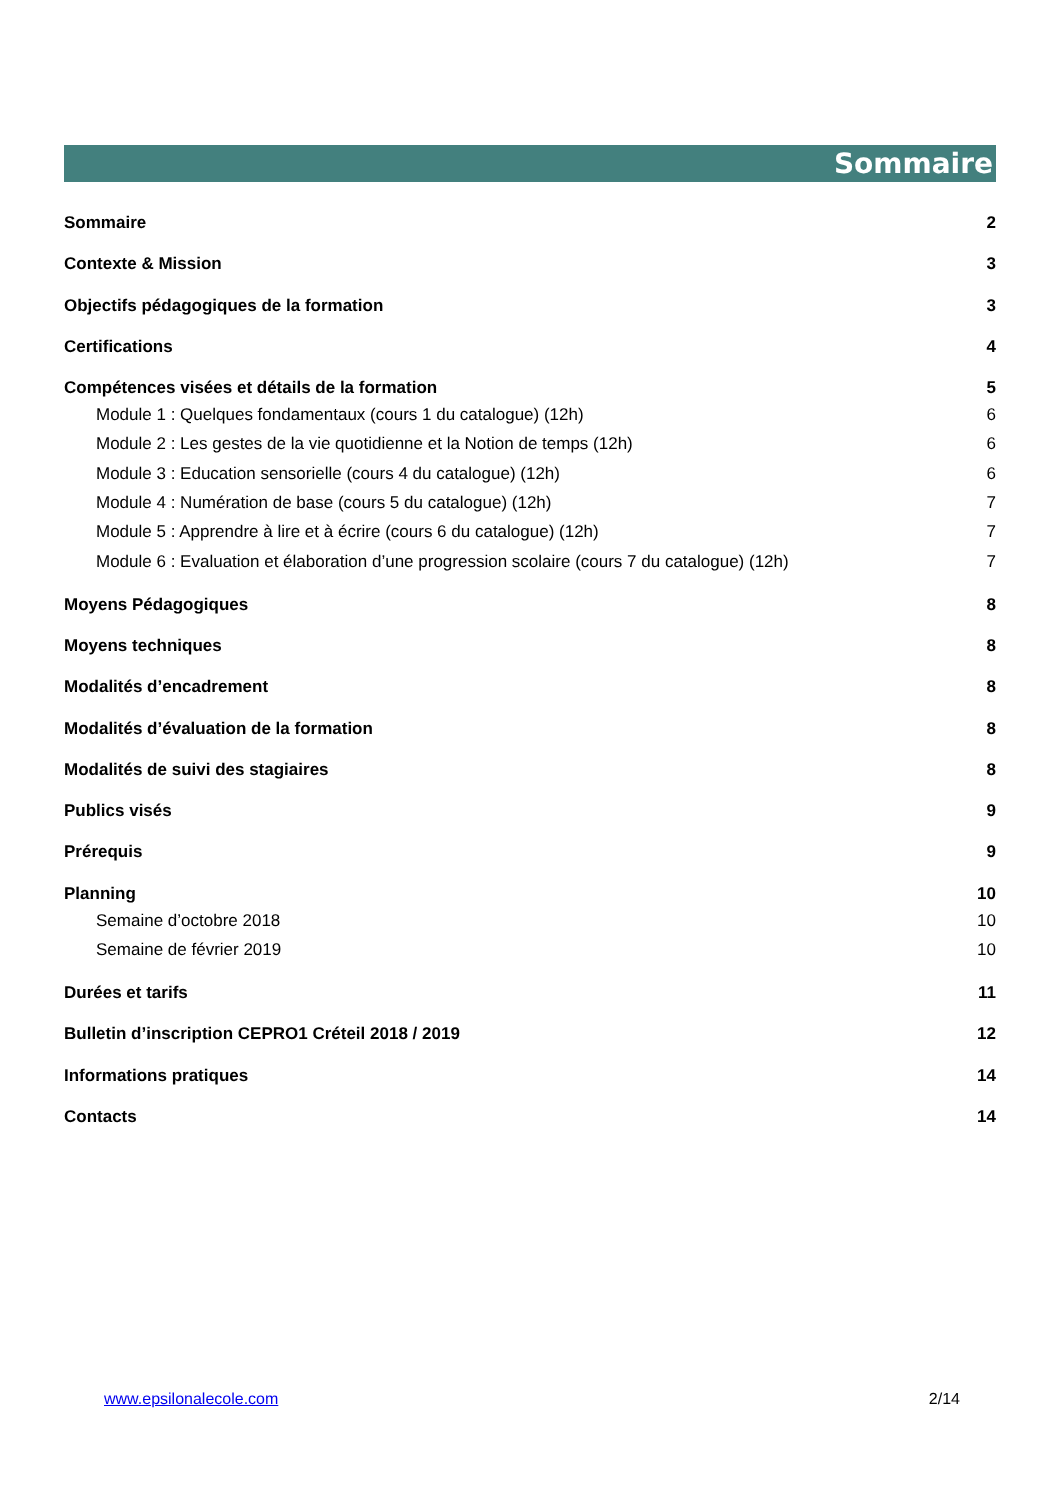Sommaire
Sommaire 2
Contexte & Mission 3
Objectifs pédagogiques de la formation 3
Certifications 4
Compétences visées et détails de la formation 5
Module 1 : Quelques fondamentaux (cours 1 du catalogue) (12h) 6
Module 2 : Les gestes de la vie quotidienne et la Notion de temps (12h) 6
Module 3 : Education sensorielle (cours 4 du catalogue) (12h) 6
Module 4 : Numération de base (cours 5 du catalogue) (12h) 7
Module 5 : Apprendre à lire et à écrire (cours 6 du catalogue) (12h) 7
Module 6 : Evaluation et élaboration d’une progression scolaire (cours 7 du catalogue) (12h) 7
Moyens Pédagogiques 8
Moyens techniques 8
Modalités d’encadrement 8
Modalités d’évaluation de la formation 8
Modalités de suivi des stagiaires 8
Publics visés 9
Prérequis 9
Planning 10
Semaine d’octobre 2018 10
Semaine de février 2019 10
Durées et tarifs 11
Bulletin d’inscription CEPRO1 Créteil 2018 / 2019 12
Informations pratiques 14
Contacts 14
www.epsilonalecole.com 2/14